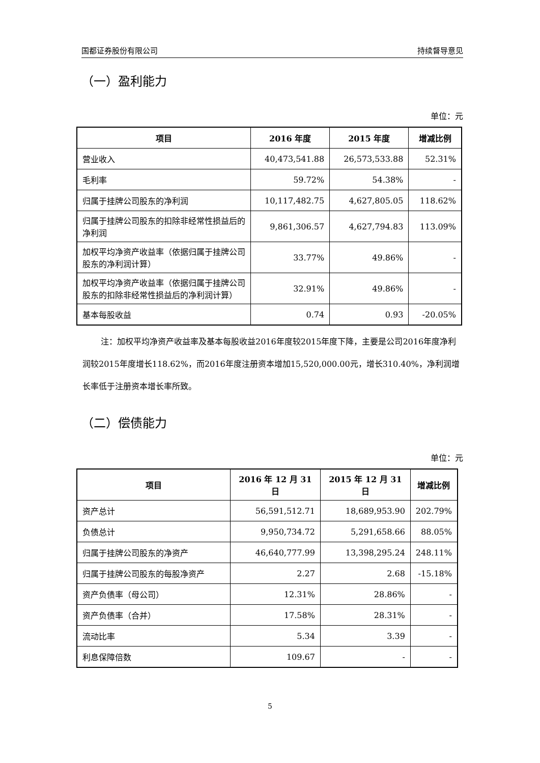国都证券股份有限公司 持续督导意见
（一）盈利能力
单位：元
| 项目 | 2016 年度 | 2015 年度 | 增减比例 |
| --- | --- | --- | --- |
| 营业收入 | 40,473,541.88 | 26,573,533.88 | 52.31% |
| 毛利率 | 59.72% | 54.38% | - |
| 归属于挂牌公司股东的净利润 | 10,117,482.75 | 4,627,805.05 | 118.62% |
| 归属于挂牌公司股东的扣除非经常性损益后的净利润 | 9,861,306.57 | 4,627,794.83 | 113.09% |
| 加权平均净资产收益率（依据归属于挂牌公司股东的净利润计算） | 33.77% | 49.86% | - |
| 加权平均净资产收益率（依据归属于挂牌公司股东的扣除非经常性损益后的净利润计算） | 32.91% | 49.86% | - |
| 基本每股收益 | 0.74 | 0.93 | -20.05% |
注：加权平均净资产收益率及基本每股收益2016年度较2015年度下降，主要是公司2016年度净利润较2015年度增长118.62%，而2016年度注册资本增加15,520,000.00元，增长310.40%，净利润增长率低于注册资本增长率所致。
（二）偿债能力
单位：元
| 项目 | 2016 年 12 月 31 日 | 2015 年 12 月 31 日 | 增减比例 |
| --- | --- | --- | --- |
| 资产总计 | 56,591,512.71 | 18,689,953.90 | 202.79% |
| 负债总计 | 9,950,734.72 | 5,291,658.66 | 88.05% |
| 归属于挂牌公司股东的净资产 | 46,640,777.99 | 13,398,295.24 | 248.11% |
| 归属于挂牌公司股东的每股净资产 | 2.27 | 2.68 | -15.18% |
| 资产负债率（母公司） | 12.31% | 28.86% | - |
| 资产负债率（合并） | 17.58% | 28.31% | - |
| 流动比率 | 5.34 | 3.39 | - |
| 利息保障倍数 | 109.67 | - | - |
5